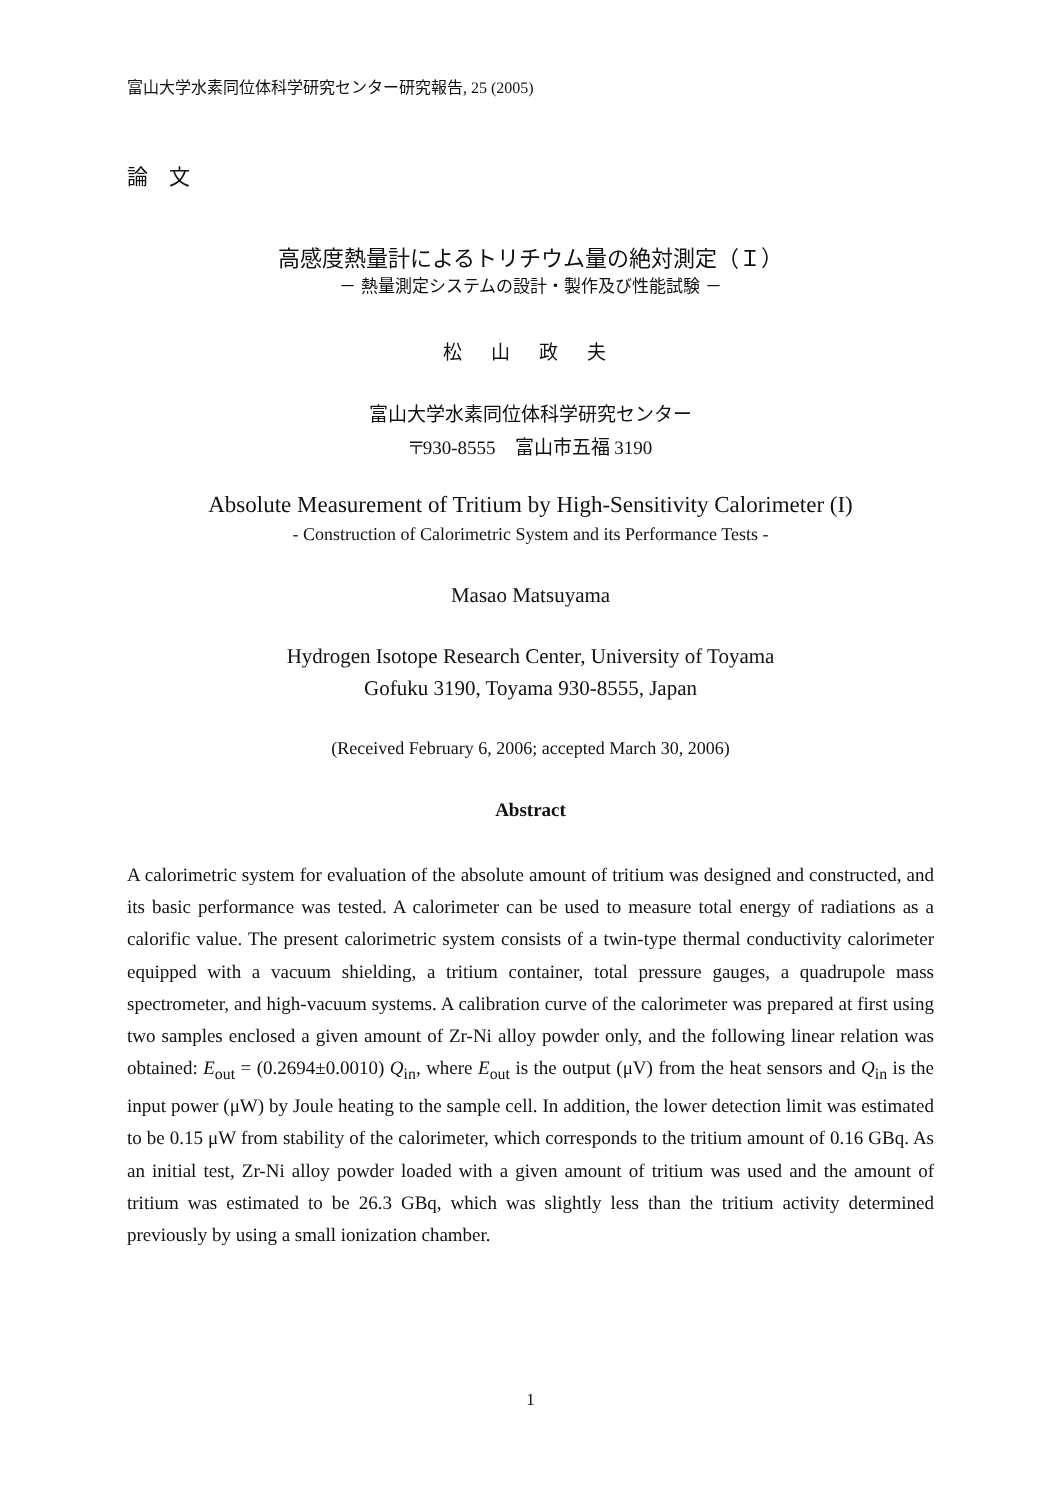富山大学水素同位体科学研究センター研究報告, 25 (2005)
論　文
高感度熱量計によるトリチウム量の絶対測定（Ｉ）
－ 熱量測定システムの設計・製作及び性能試験 －
松 山 政 夫
富山大学水素同位体科学研究センター
〒930-8555　富山市五福 3190
Absolute Measurement of Tritium by High-Sensitivity Calorimeter (I)
- Construction of Calorimetric System and its Performance Tests -
Masao Matsuyama
Hydrogen Isotope Research Center, University of Toyama
Gofuku 3190, Toyama 930-8555, Japan
(Received February 6, 2006; accepted March 30, 2006)
Abstract
A calorimetric system for evaluation of the absolute amount of tritium was designed and constructed, and its basic performance was tested. A calorimeter can be used to measure total energy of radiations as a calorific value. The present calorimetric system consists of a twin-type thermal conductivity calorimeter equipped with a vacuum shielding, a tritium container, total pressure gauges, a quadrupole mass spectrometer, and high-vacuum systems. A calibration curve of the calorimeter was prepared at first using two samples enclosed a given amount of Zr-Ni alloy powder only, and the following linear relation was obtained: E<sub>out</sub> = (0.2694±0.0010) Q<sub>in</sub>, where E<sub>out</sub> is the output (μV) from the heat sensors and Q<sub>in</sub> is the input power (μW) by Joule heating to the sample cell. In addition, the lower detection limit was estimated to be 0.15 μW from stability of the calorimeter, which corresponds to the tritium amount of 0.16 GBq. As an initial test, Zr-Ni alloy powder loaded with a given amount of tritium was used and the amount of tritium was estimated to be 26.3 GBq, which was slightly less than the tritium activity determined previously by using a small ionization chamber.
1